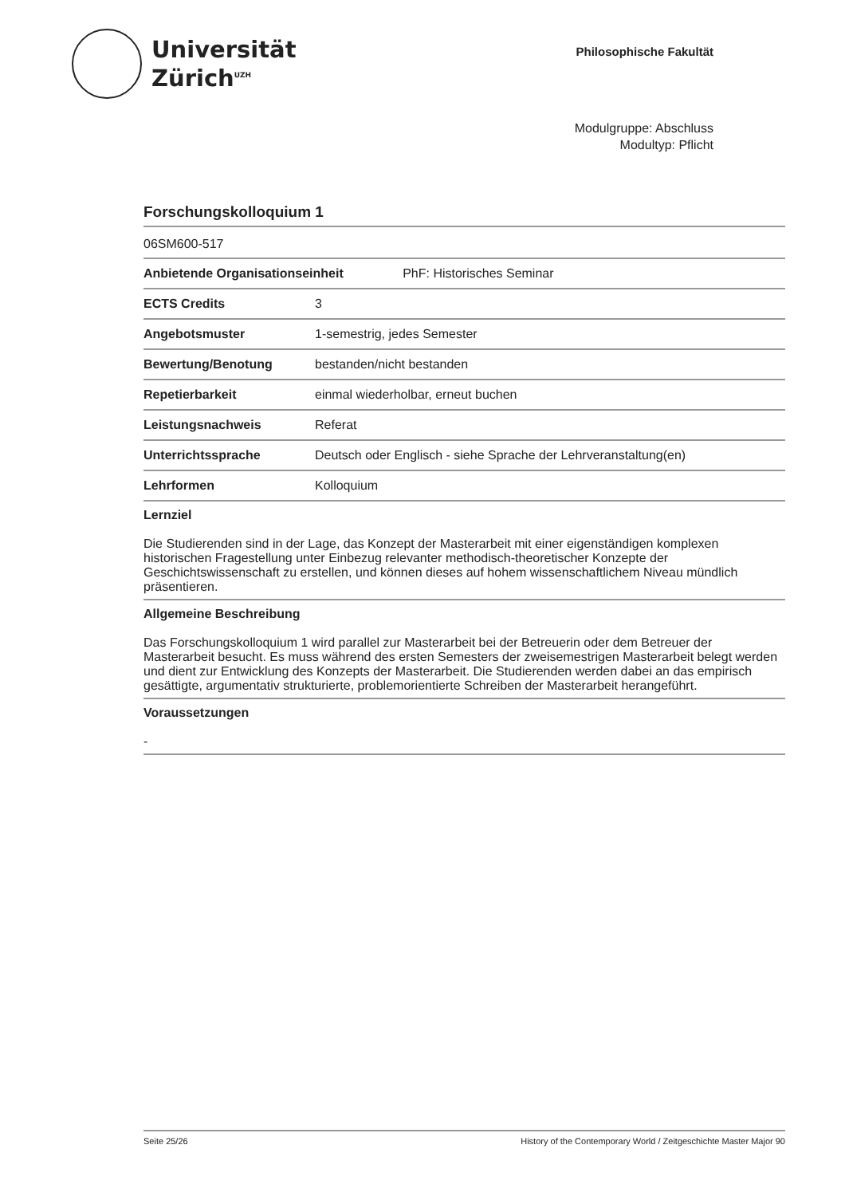Universität
Zürich<sup>UZH</sup>
Philosophische Fakultät
Modulgruppe: Abschluss
Modultyp: Pflicht
Forschungskolloquium 1
06SM600-517
| Anbietende Organisationseinheit PhF: Historisches Seminar | |
| --- | --- |
| ECTS Credits | 3 |
| Angebotsmuster | 1-semestrig, jedes Semester |
| Bewertung/Benotung | bestanden/nicht bestanden |
| Repetierbarkeit | einmal wiederholbar, erneut buchen |
| Leistungsnachweis | Referat |
| Unterrichtssprache | Deutsch oder Englisch - siehe Sprache der Lehrveranstaltung(en) |
| Lehrformen | Kolloquium |
Lernziel
Die Studierenden sind in der Lage, das Konzept der Masterarbeit mit einer eigenständigen komplexen historischen Fragestellung unter Einbezug relevanter methodisch-theoretischer Konzepte der Geschichtswissenschaft zu erstellen, und können dieses auf hohem wissenschaftlichem Niveau mündlich präsentieren.
Allgemeine Beschreibung
Das Forschungskolloquium 1 wird parallel zur Masterarbeit bei der Betreuerin oder dem Betreuer der Masterarbeit besucht. Es muss während des ersten Semesters der zweisemestrigen Masterarbeit belegt werden und dient zur Entwicklung des Konzepts der Masterarbeit. Die Studierenden werden dabei an das empirisch gesättigte, argumentativ strukturierte, problemorientierte Schreiben der Masterarbeit herangeführt.
Voraussetzungen
-
Seite 25/26 History of the Contemporary World / Zeitgeschichte Master Major 90